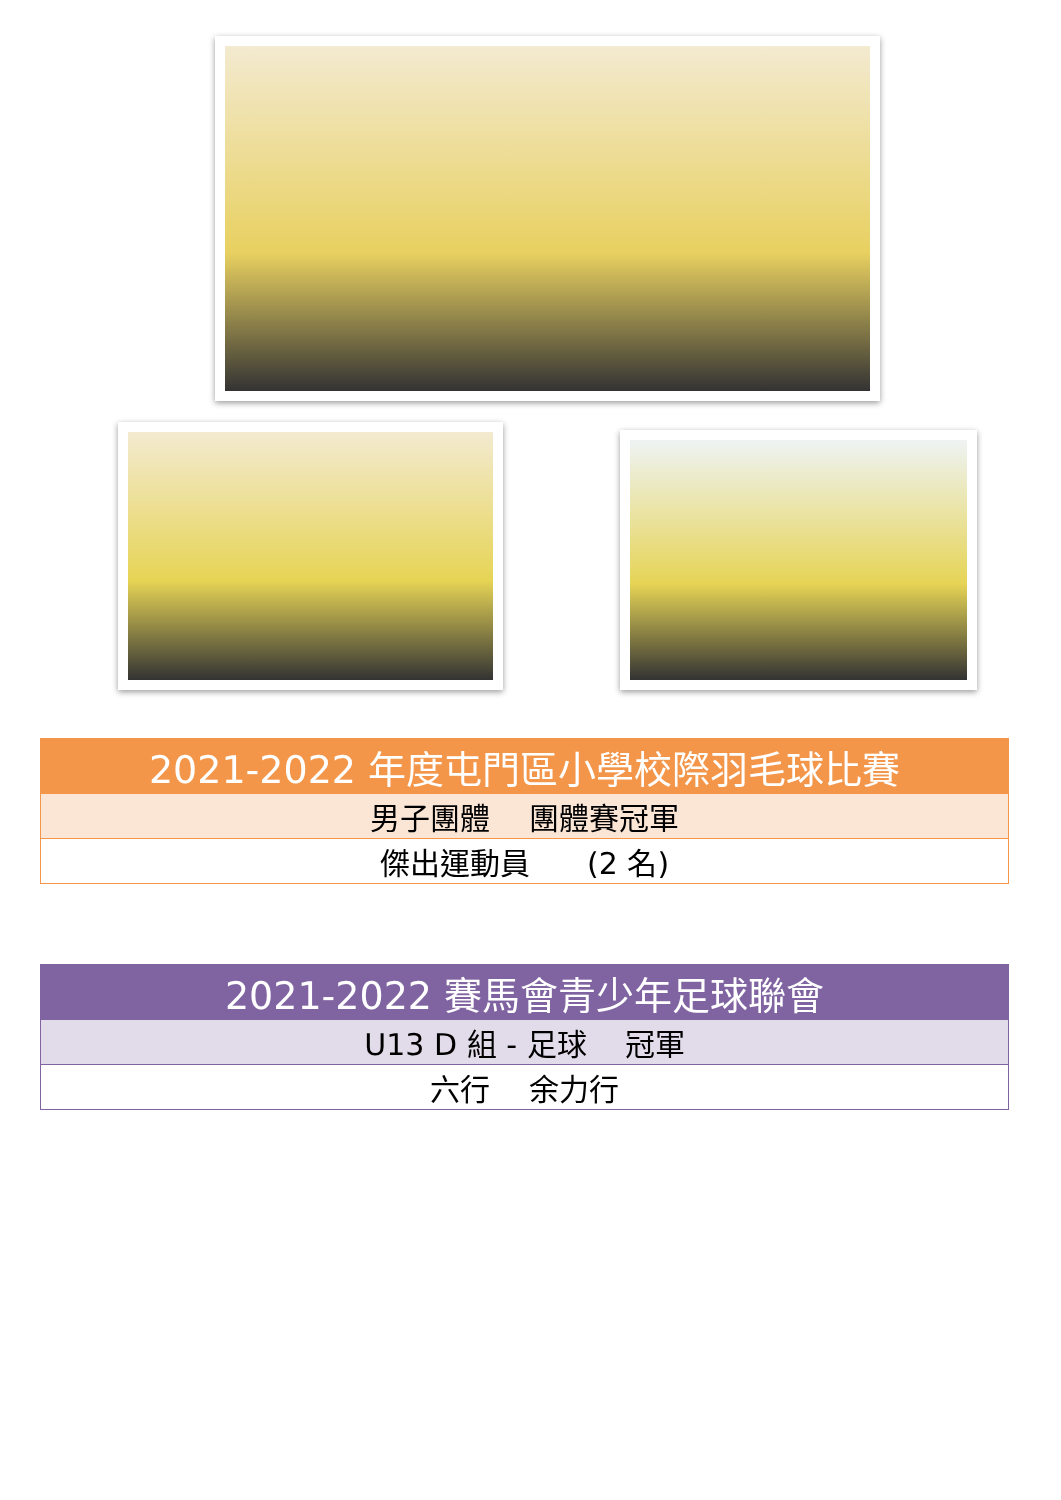| 2021-2022 年度屯門區小學校際羽毛球比賽 |
| --- |
| 男子團體 團體賽冠軍 |
| 傑出運動員 (2 名) |
| 2021-2022 賽馬會青少年足球聯會 |
| --- |
| U13 D 組 - 足球 冠軍 |
| 六行 余力行 |